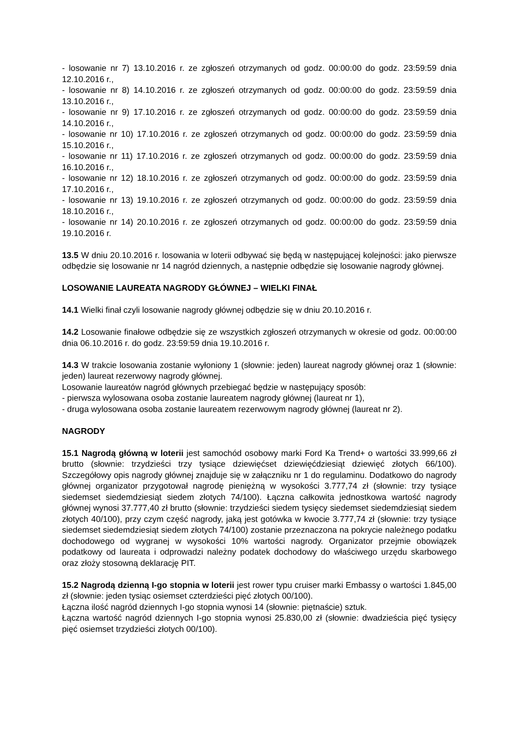- losowanie nr 7) 13.10.2016 r. ze zgłoszeń otrzymanych od godz. 00:00:00 do godz. 23:59:59 dnia 12.10.2016 r.,
- losowanie nr 8) 14.10.2016 r. ze zgłoszeń otrzymanych od godz. 00:00:00 do godz. 23:59:59 dnia 13.10.2016 r.,
- losowanie nr 9) 17.10.2016 r. ze zgłoszeń otrzymanych od godz. 00:00:00 do godz. 23:59:59 dnia 14.10.2016 r.,
- losowanie nr 10) 17.10.2016 r. ze zgłoszeń otrzymanych od godz. 00:00:00 do godz. 23:59:59 dnia 15.10.2016 r.,
- losowanie nr 11) 17.10.2016 r. ze zgłoszeń otrzymanych od godz. 00:00:00 do godz. 23:59:59 dnia 16.10.2016 r.,
- losowanie nr 12) 18.10.2016 r. ze zgłoszeń otrzymanych od godz. 00:00:00 do godz. 23:59:59 dnia 17.10.2016 r.,
- losowanie nr 13) 19.10.2016 r. ze zgłoszeń otrzymanych od godz. 00:00:00 do godz. 23:59:59 dnia 18.10.2016 r.,
- losowanie nr 14) 20.10.2016 r. ze zgłoszeń otrzymanych od godz. 00:00:00 do godz. 23:59:59 dnia 19.10.2016 r.
13.5 W dniu 20.10.2016 r. losowania w loterii odbywać się będą w następującej kolejności: jako pierwsze odbędzie się losowanie nr 14 nagród dziennych, a następnie odbędzie się losowanie nagrody głównej.
LOSOWANIE LAUREATA NAGRODY GŁÓWNEJ – WIELKI FINAŁ
14.1 Wielki finał czyli losowanie nagrody głównej odbędzie się w dniu 20.10.2016 r.
14.2 Losowanie finałowe odbędzie się ze wszystkich zgłoszeń otrzymanych w okresie od godz. 00:00:00 dnia 06.10.2016 r. do godz. 23:59:59 dnia 19.10.2016 r.
14.3 W trakcie losowania zostanie wyłoniony 1 (słownie: jeden) laureat nagrody głównej oraz 1 (słownie: jeden) laureat rezerwowy nagrody głównej.
Losowanie laureatów nagród głównych przebiegać będzie w następujący sposób:
- pierwsza wylosowana osoba zostanie laureatem nagrody głównej (laureat nr 1),
- druga wylosowana osoba zostanie laureatem rezerwowym nagrody głównej (laureat nr 2).
NAGRODY
15.1 Nagrodą główną w loterii jest samochód osobowy marki Ford Ka Trend+ o wartości 33.999,66 zł brutto (słownie: trzydzieści trzy tysiące dziewięćset dziewięćdziesiąt dziewięć złotych 66/100). Szczegółowy opis nagrody głównej znajduje się w załączniku nr 1 do regulaminu. Dodatkowo do nagrody głównej organizator przygotował nagrodę pieniężną w wysokości 3.777,74 zł (słownie: trzy tysiące siedemset siedemdziesiąt siedem złotych 74/100). Łączna całkowita jednostkowa wartość nagrody głównej wynosi 37.777,40 zł brutto (słownie: trzydzieści siedem tysięcy siedemset siedemdziesiąt siedem złotych 40/100), przy czym część nagrody, jaką jest gotówka w kwocie 3.777,74 zł (słownie: trzy tysiące siedemset siedemdziesiąt siedem złotych 74/100) zostanie przeznaczona na pokrycie należnego podatku dochodowego od wygranej w wysokości 10% wartości nagrody. Organizator przejmie obowiązek podatkowy od laureata i odprowadzi należny podatek dochodowy do właściwego urzędu skarbowego oraz złoży stosowną deklarację PIT.
15.2 Nagrodą dzienną I-go stopnia w loterii jest rower typu cruiser marki Embassy o wartości 1.845,00 zł (słownie: jeden tysiąc osiemset czterdzieści pięć złotych 00/100).
Łączna ilość nagród dziennych I-go stopnia wynosi 14 (słownie: piętnaście) sztuk.
Łączna wartość nagród dziennych I-go stopnia wynosi 25.830,00 zł (słownie: dwadzieścia pięć tysięcy pięć osiemset trzydzieści złotych 00/100).